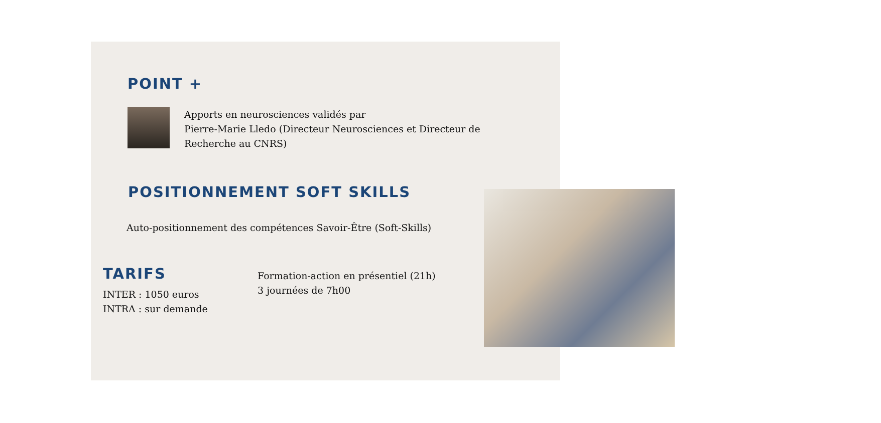POINT +
Apports en neurosciences validés par
Pierre-Marie Lledo (Directeur Neurosciences et Directeur de Recherche au CNRS)
POSITIONNEMENT SOFT SKILLS
Auto-positionnement des compétences Savoir-Être (Soft-Skills)
TARIFS
INTER : 1050 euros
INTRA : sur demande
Formation-action en présentiel (21h)
3 journées de 7h00